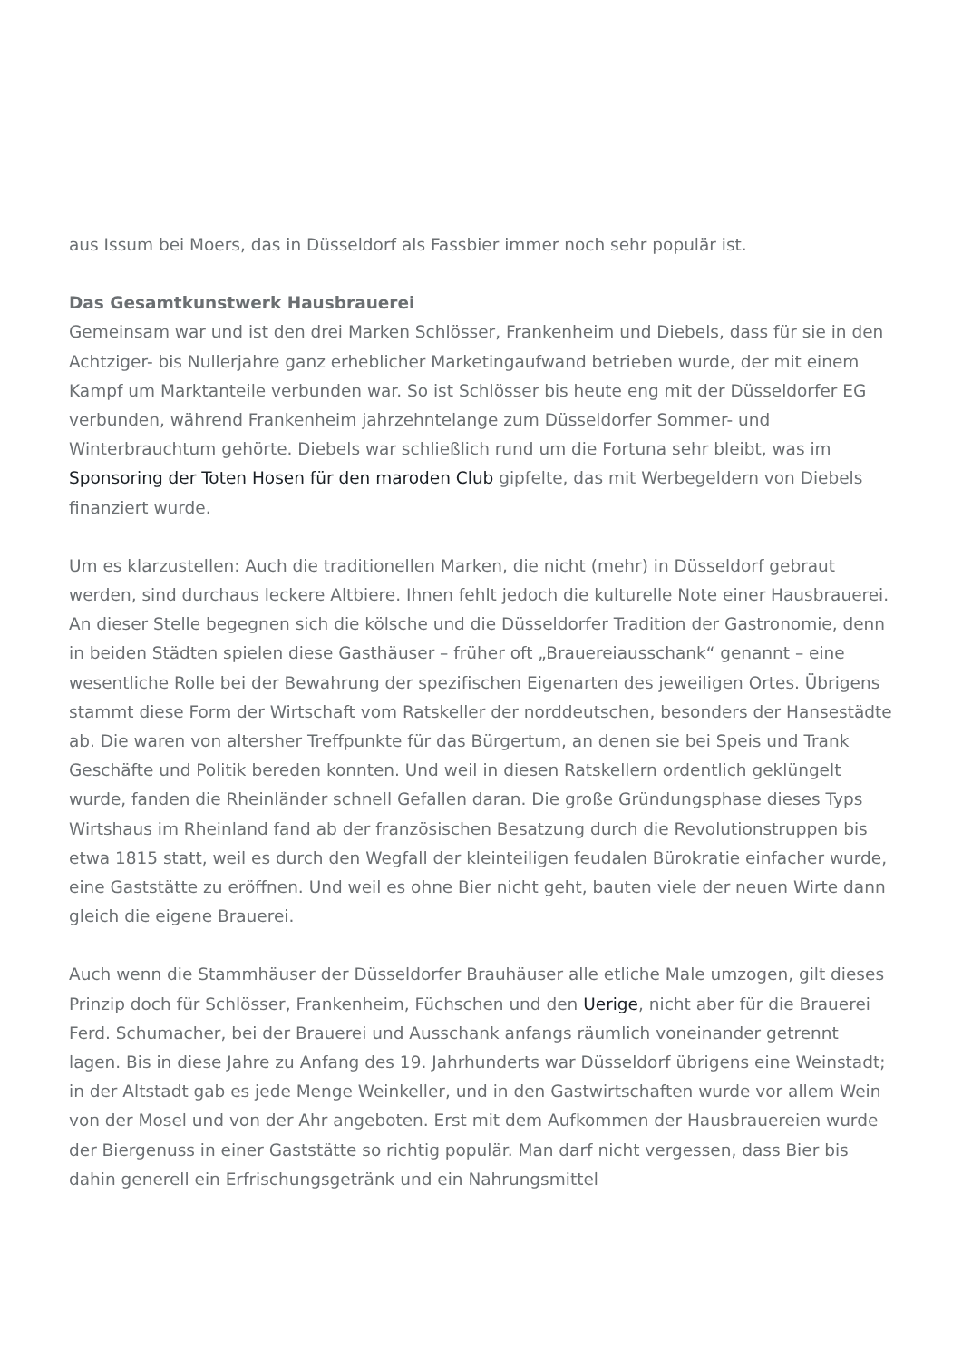aus Issum bei Moers, das in Düsseldorf als Fassbier immer noch sehr populär ist.
Das Gesamtkunstwerk Hausbrauerei
Gemeinsam war und ist den drei Marken Schlösser, Frankenheim und Diebels, dass für sie in den Achtziger- bis Nullerjahre ganz erheblicher Marketingaufwand betrieben wurde, der mit einem Kampf um Marktanteile verbunden war. So ist Schlösser bis heute eng mit der Düsseldorfer EG verbunden, während Frankenheim jahrzehntelange zum Düsseldorfer Sommer- und Winterbrauchtum gehörte. Diebels war schließlich rund um die Fortuna sehr bleibt, was im Sponsoring der Toten Hosen für den maroden Club gipfelte, das mit Werbegeldern von Diebels finanziert wurde.
Um es klarzustellen: Auch die traditionellen Marken, die nicht (mehr) in Düsseldorf gebraut werden, sind durchaus leckere Altbiere. Ihnen fehlt jedoch die kulturelle Note einer Hausbrauerei. An dieser Stelle begegnen sich die kölsche und die Düsseldorfer Tradition der Gastronomie, denn in beiden Städten spielen diese Gasthäuser – früher oft „Brauereiausschank“ genannt – eine wesentliche Rolle bei der Bewahrung der spezifischen Eigenarten des jeweiligen Ortes. Übrigens stammt diese Form der Wirtschaft vom Ratskeller der norddeutschen, besonders der Hansestädte ab. Die waren von altersher Treffpunkte für das Bürgertum, an denen sie bei Speis und Trank Geschäfte und Politik bereden konnten. Und weil in diesen Ratskellern ordentlich geklüngelt wurde, fanden die Rheinländer schnell Gefallen daran. Die große Gründungsphase dieses Typs Wirtshaus im Rheinland fand ab der französischen Besatzung durch die Revolutionstruppen bis etwa 1815 statt, weil es durch den Wegfall der kleinteiligen feudalen Bürokratie einfacher wurde, eine Gaststätte zu eröffnen. Und weil es ohne Bier nicht geht, bauten viele der neuen Wirte dann gleich die eigene Brauerei.
Auch wenn die Stammhäuser der Düsseldorfer Brauhäuser alle etliche Male umzogen, gilt dieses Prinzip doch für Schlösser, Frankenheim, Füchschen und den Uerige, nicht aber für die Brauerei Ferd. Schumacher, bei der Brauerei und Ausschank anfangs räumlich voneinander getrennt lagen. Bis in diese Jahre zu Anfang des 19. Jahrhunderts war Düsseldorf übrigens eine Weinstadt; in der Altstadt gab es jede Menge Weinkeller, und in den Gastwirtschaften wurde vor allem Wein von der Mosel und von der Ahr angeboten. Erst mit dem Aufkommen der Hausbrauereien wurde der Biergenuss in einer Gaststätte so richtig populär. Man darf nicht vergessen, dass Bier bis dahin generell ein Erfrischungsgetränk und ein Nahrungsmittel